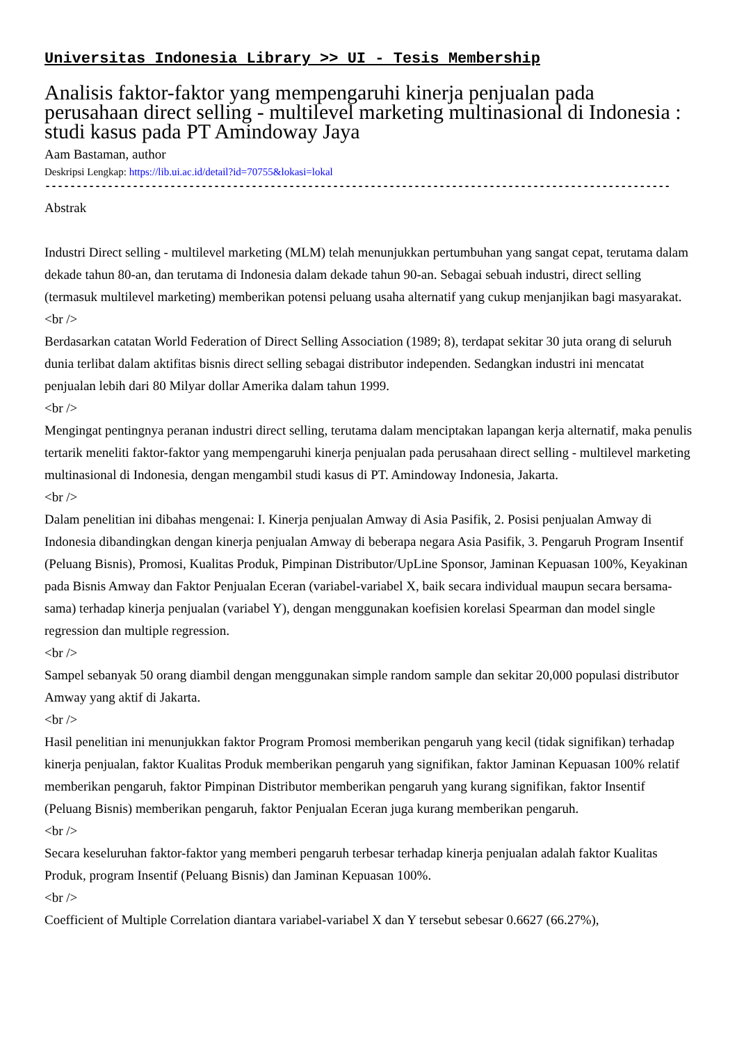Universitas Indonesia Library >> UI - Tesis Membership
Analisis faktor-faktor yang mempengaruhi kinerja penjualan pada perusahaan direct selling - multilevel marketing multinasional di Indonesia : studi kasus pada PT Amindoway Jaya
Aam Bastaman, author
Deskripsi Lengkap: https://lib.ui.ac.id/detail?id=70755&lokasi=lokal
----------------------------------------------------------------------------------------------------
Abstrak
Industri Direct selling - multilevel marketing (MLM) telah menunjukkan pertumbuhan yang sangat cepat, terutama dalam dekade tahun 80-an, dan terutama di Indonesia dalam dekade tahun 90-an. Sebagai sebuah industri, direct selling (termasuk multilevel marketing) memberikan potensi peluang usaha alternatif yang cukup menjanjikan bagi masyarakat.
<br />
Berdasarkan catatan World Federation of Direct Selling Association (1989; 8), terdapat sekitar 30 juta orang di seluruh dunia terlibat dalam aktifitas bisnis direct selling sebagai distributor independen. Sedangkan industri ini mencatat penjualan lebih dari 80 Milyar dollar Amerika dalam tahun 1999.
<br />
Mengingat pentingnya peranan industri direct selling, terutama dalam menciptakan lapangan kerja alternatif, maka penulis tertarik meneliti faktor-faktor yang mempengaruhi kinerja penjualan pada perusahaan direct selling - multilevel marketing multinasional di Indonesia, dengan mengambil studi kasus di PT. Amindoway Indonesia, Jakarta.
<br />
Dalam penelitian ini dibahas mengenai: I. Kinerja penjualan Amway di Asia Pasifik, 2. Posisi penjualan Amway di Indonesia dibandingkan dengan kinerja penjualan Amway di beberapa negara Asia Pasifik, 3. Pengaruh Program Insentif (Peluang Bisnis), Promosi, Kualitas Produk, Pimpinan Distributor/UpLine Sponsor, Jaminan Kepuasan 100%, Keyakinan pada Bisnis Amway dan Faktor Penjualan Eceran (variabel-variabel X, baik secara individual maupun secara bersama-sama) terhadap kinerja penjualan (variabel Y), dengan menggunakan koefisien korelasi Spearman dan model single regression dan multiple regression.
<br />
Sampel sebanyak 50 orang diambil dengan menggunakan simple random sample dan sekitar 20,000 populasi distributor Amway yang aktif di Jakarta.
<br />
Hasil penelitian ini menunjukkan faktor Program Promosi memberikan pengaruh yang kecil (tidak signifikan) terhadap kinerja penjualan, faktor Kualitas Produk memberikan pengaruh yang signifikan, faktor Jaminan Kepuasan 100% relatif memberikan pengaruh, faktor Pimpinan Distributor memberikan pengaruh yang kurang signifikan, faktor Insentif (Peluang Bisnis) memberikan pengaruh, faktor Penjualan Eceran juga kurang memberikan pengaruh.
<br />
Secara keseluruhan faktor-faktor yang memberi pengaruh terbesar terhadap kinerja penjualan adalah faktor Kualitas Produk, program Insentif (Peluang Bisnis) dan Jaminan Kepuasan 100%.
<br />
Coefficient of Multiple Correlation diantara variabel-variabel X dan Y tersebut sebesar 0.6627 (66.27%),